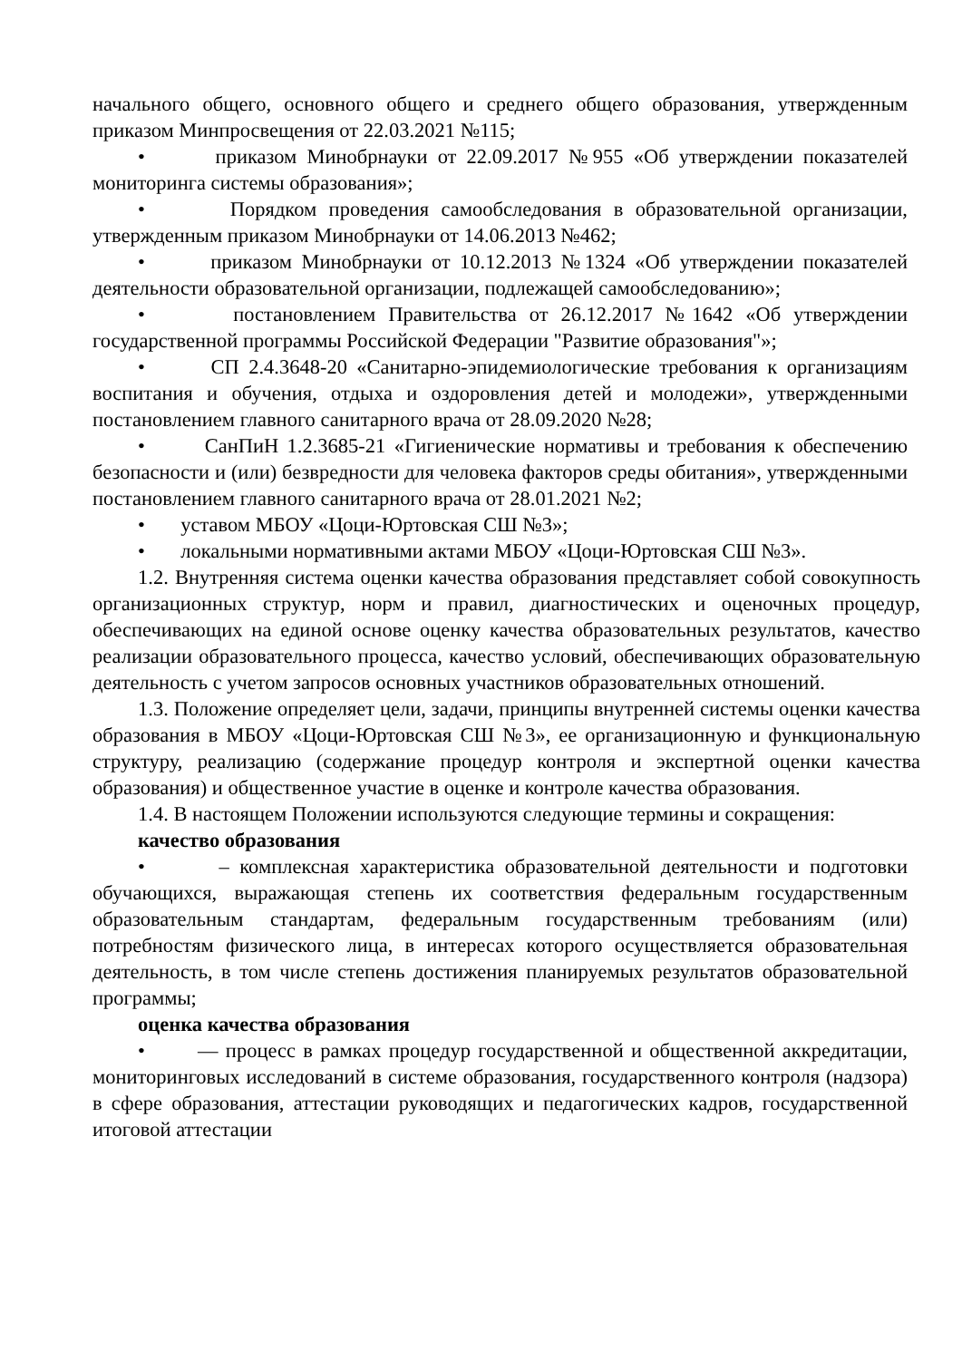начального общего, основного общего и среднего общего образования, утвержденным приказом Минпросвещения от 22.03.2021 №115;
• приказом Минобрнауки от 22.09.2017 №955 «Об утверждении показателей мониторинга системы образования»;
• Порядком проведения самообследования в образовательной организации, утвержденным приказом Минобрнауки от 14.06.2013 №462;
• приказом Минобрнауки от 10.12.2013 №1324 «Об утверждении показателей деятельности образовательной организации, подлежащей самообследованию»;
• постановлением Правительства от 26.12.2017 №1642 «Об утверждении государственной программы Российской Федерации "Развитие образования"»;
• СП 2.4.3648-20 «Санитарно-эпидемиологические требования к организациям воспитания и обучения, отдыха и оздоровления детей и молодежи», утвержденными постановлением главного санитарного врача от 28.09.2020 №28;
• СанПиН 1.2.3685-21 «Гигиенические нормативы и требования к обеспечению безопасности и (или) безвредности для человека факторов среды обитания», утвержденными постановлением главного санитарного врача от 28.01.2021 №2;
• уставом МБОУ «Цоци-Юртовская СШ №3»;
• локальными нормативными актами МБОУ «Цоци-Юртовская СШ №3».
1.2. Внутренняя система оценки качества образования представляет собой совокупность организационных структур, норм и правил, диагностических и оценочных процедур, обеспечивающих на единой основе оценку качества образовательных результатов, качество реализации образовательного процесса, качество условий, обеспечивающих образовательную деятельность с учетом запросов основных участников образовательных отношений.
1.3. Положение определяет цели, задачи, принципы внутренней системы оценки качества образования в МБОУ «Цоци-Юртовская СШ №3», ее организационную и функциональную структуру, реализацию (содержание процедур контроля и экспертной оценки качества образования) и общественное участие в оценке и контроле качества образования.
1.4. В настоящем Положении используются следующие термины и сокращения:
качество образования
• – комплексная характеристика образовательной деятельности и подготовки обучающихся, выражающая степень их соответствия федеральным государственным образовательным стандартам, федеральным государственным требованиям (или) потребностям физического лица, в интересах которого осуществляется образовательная деятельность, в том числе степень достижения планируемых результатов образовательной программы;
оценка качества образования
• — процесс в рамках процедур государственной и общественной аккредитации, мониторинговых исследований в системе образования, государственного контроля (надзора) в сфере образования, аттестации руководящих и педагогических кадров, государственной итоговой аттестации